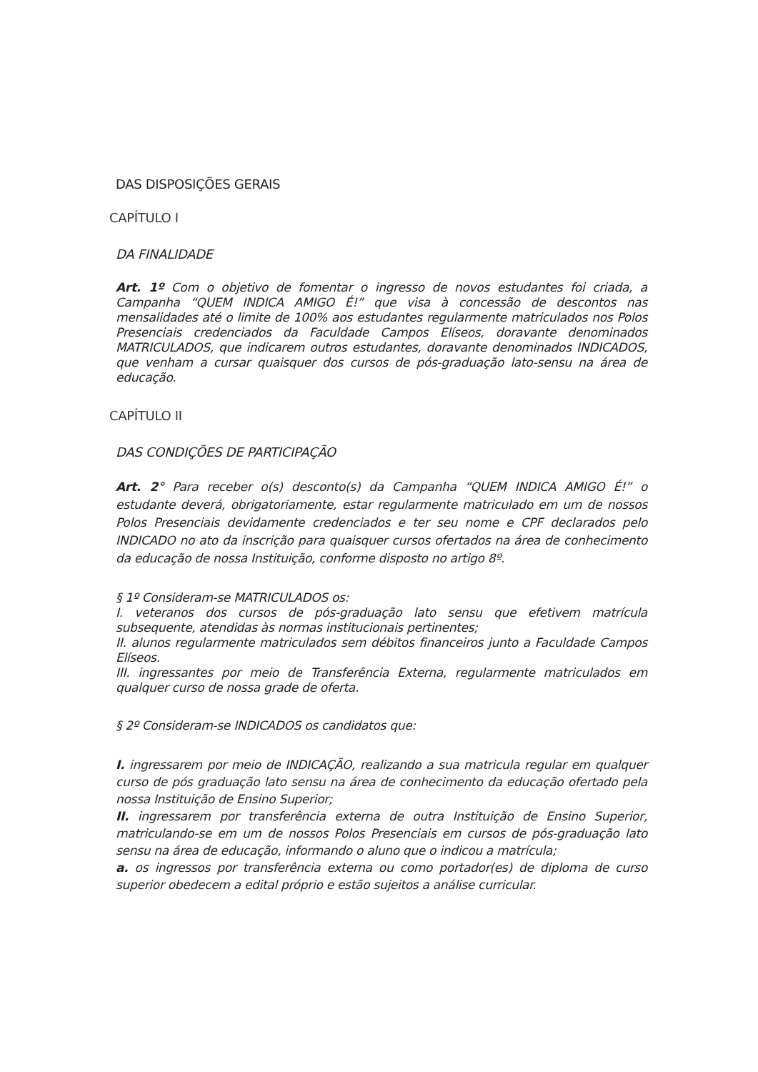DAS DISPOSIÇÕES GERAIS
CAPÍTULO I
DA FINALIDADE
Art. 1º Com o objetivo de fomentar o ingresso de novos estudantes foi criada, a Campanha “QUEM INDICA AMIGO É!” que visa à concessão de descontos nas mensalidades até o limite de 100% aos estudantes regularmente matriculados nos Polos Presenciais credenciados da Faculdade Campos Elíseos, doravante denominados MATRICULADOS, que indicarem outros estudantes, doravante denominados INDICADOS, que venham a cursar quaisquer dos cursos de pós-graduação lato-sensu na área de educação.
CAPÍTULO II
DAS CONDIÇÕES DE PARTICIPAÇÃO
Art. 2° Para receber o(s) desconto(s) da Campanha “QUEM INDICA AMIGO É!” o estudante deverá, obrigatoriamente, estar regularmente matriculado em um de nossos Polos Presenciais devidamente credenciados e ter seu nome e CPF declarados pelo INDICADO no ato da inscrição para quaisquer cursos ofertados na área de conhecimento da educação de nossa Instituição, conforme disposto no artigo 8º.
§ 1º Consideram-se MATRICULADOS os:
I. veteranos dos cursos de pós-graduação lato sensu que efetivem matrícula subsequente, atendidas às normas institucionais pertinentes;
II. alunos regularmente matriculados sem débitos financeiros junto a Faculdade Campos Elíseos.
III. ingressantes por meio de Transferência Externa, regularmente matriculados em qualquer curso de nossa grade de oferta.
§ 2º Consideram-se INDICADOS os candidatos que:
I. ingressarem por meio de INDICAÇÃO, realizando a sua matricula regular em qualquer curso de pós graduação lato sensu na área de conhecimento da educação ofertado pela nossa Instituição de Ensino Superior;
II. ingressarem por transferência externa de outra Instituição de Ensino Superior, matriculando-se em um de nossos Polos Presenciais em cursos de pós-graduação lato sensu na área de educação, informando o aluno que o indicou a matrícula;
a. os ingressos por transferência externa ou como portador(es) de diploma de curso superior obedecem a edital próprio e estão sujeitos a análise curricular.